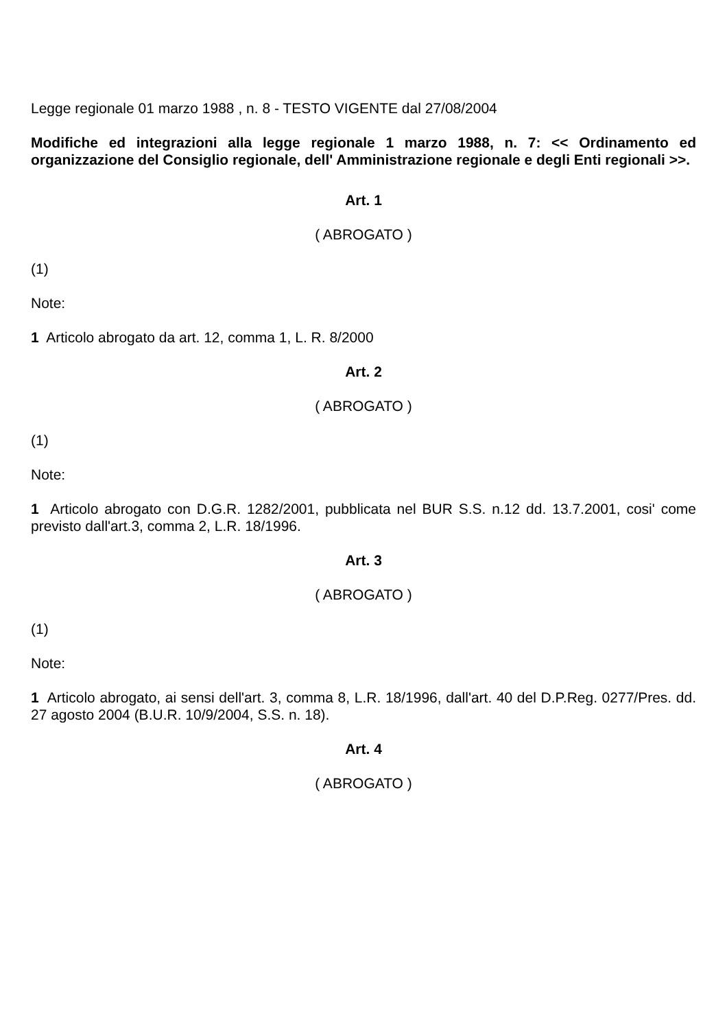Legge regionale 01 marzo 1988 , n. 8 - TESTO VIGENTE dal 27/08/2004
Modifiche ed integrazioni alla legge regionale 1 marzo 1988, n. 7: << Ordinamento ed organizzazione del Consiglio regionale, dell' Amministrazione regionale e degli Enti regionali >>.
Art. 1
( ABROGATO )
(1)
Note:
1 Articolo abrogato da art. 12, comma 1, L. R. 8/2000
Art. 2
( ABROGATO )
(1)
Note:
1 Articolo abrogato con D.G.R. 1282/2001, pubblicata nel BUR S.S. n.12 dd. 13.7.2001, cosi' come previsto dall'art.3, comma 2, L.R. 18/1996.
Art. 3
( ABROGATO )
(1)
Note:
1 Articolo abrogato, ai sensi dell'art. 3, comma 8, L.R. 18/1996, dall'art. 40 del D.P.Reg. 0277/Pres. dd. 27 agosto 2004 (B.U.R. 10/9/2004, S.S. n. 18).
Art. 4
( ABROGATO )